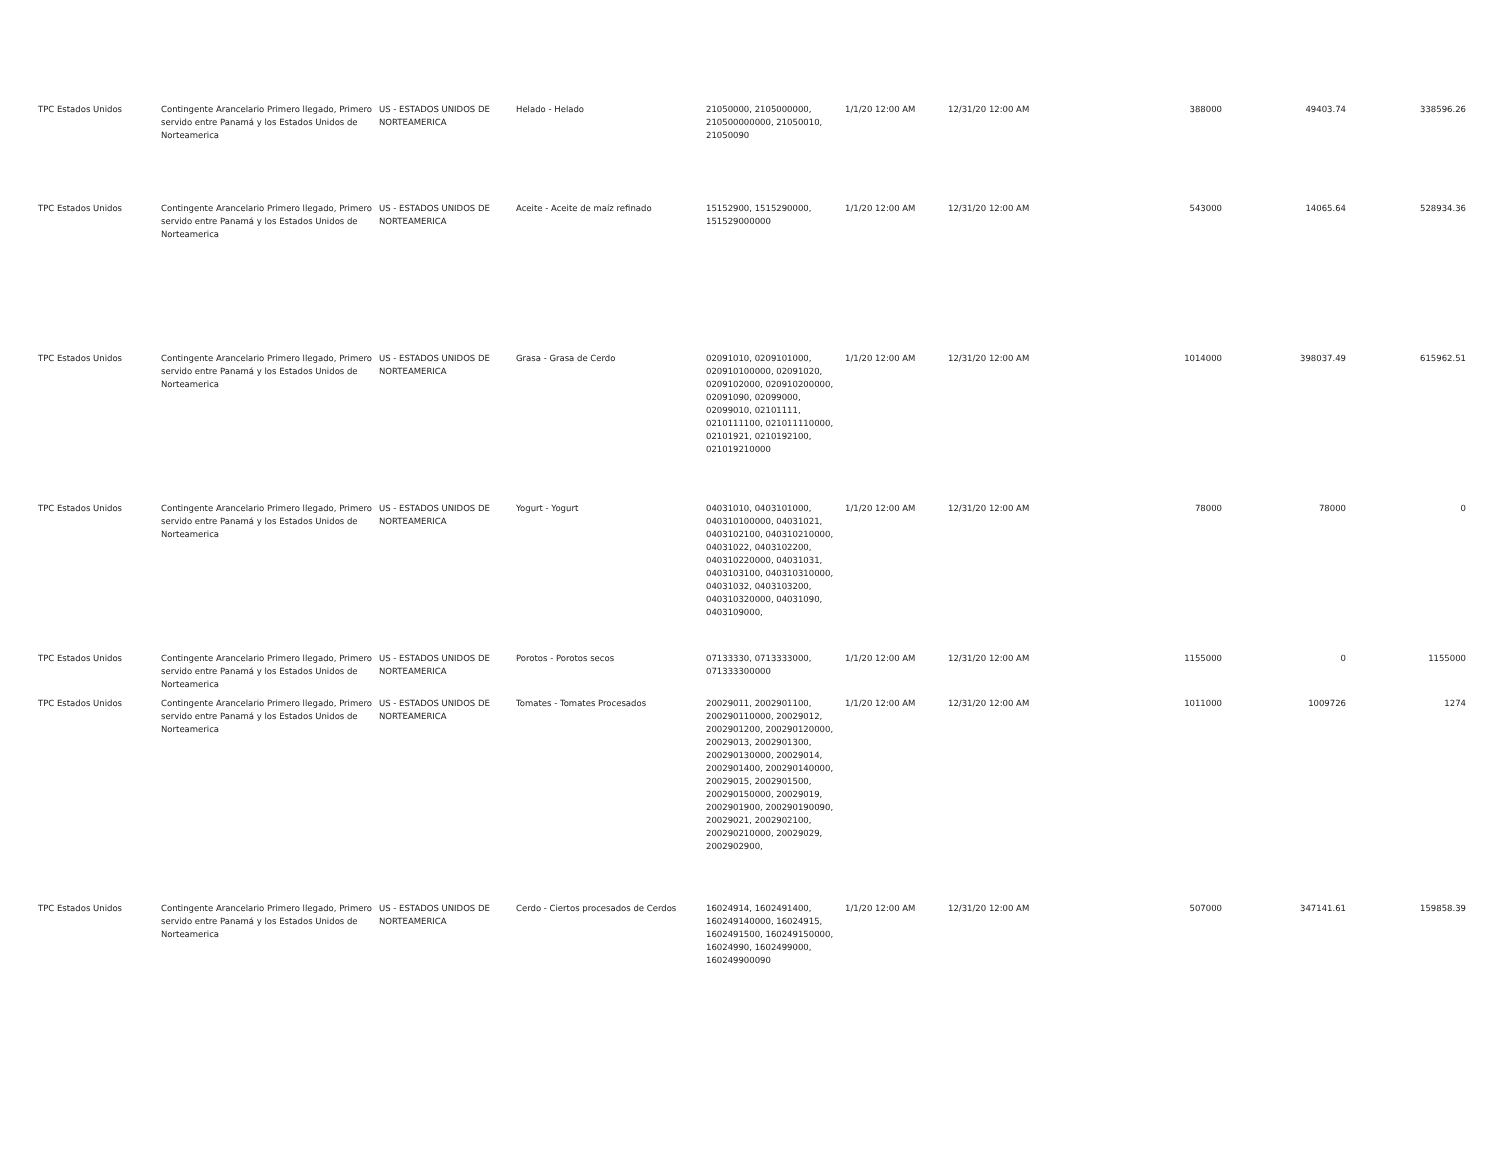| TPC Estados Unidos | Contingente Arancelario Primero llegado, Primero servido entre Panamá y los Estados Unidos de Norteamerica | US - ESTADOS UNIDOS DE NORTEAMERICA | Helado - Helado | 21050000, 2105000000, 210500000000, 21050010, 21050090 | 1/1/20 12:00 AM | 12/31/20 12:00 AM | 388000 | 49403.74 | 338596.26 |
| TPC Estados Unidos | Contingente Arancelario Primero llegado, Primero servido entre Panamá y los Estados Unidos de Norteamerica | US - ESTADOS UNIDOS DE NORTEAMERICA | Aceite - Aceite de maíz refinado | 15152900, 1515290000, 151529000000 | 1/1/20 12:00 AM | 12/31/20 12:00 AM | 543000 | 14065.64 | 528934.36 |
| TPC Estados Unidos | Contingente Arancelario Primero llegado, Primero servido entre Panamá y los Estados Unidos de Norteamerica | US - ESTADOS UNIDOS DE NORTEAMERICA | Grasa - Grasa de Cerdo | 02091010, 0209101000, 020910100000, 02091020, 0209102000, 020910200000, 02091090, 02099000, 02099010, 02101111, 0210111100, 021011110000, 02101921, 0210192100, 021019210000 | 1/1/20 12:00 AM | 12/31/20 12:00 AM | 1014000 | 398037.49 | 615962.51 |
| TPC Estados Unidos | Contingente Arancelario Primero llegado, Primero servido entre Panamá y los Estados Unidos de Norteamerica | US - ESTADOS UNIDOS DE NORTEAMERICA | Yogurt - Yogurt | 04031010, 0403101000, 040310100000, 04031021, 0403102100, 040310210000, 04031022, 0403102200, 040310220000, 04031031, 0403103100, 040310310000, 04031032, 0403103200, 040310320000, 04031090, 0403109000, | 1/1/20 12:00 AM | 12/31/20 12:00 AM | 78000 | 78000 | 0 |
| TPC Estados Unidos | Contingente Arancelario Primero llegado, Primero servido entre Panamá y los Estados Unidos de Norteamerica | US - ESTADOS UNIDOS DE NORTEAMERICA | Porotos - Porotos secos | 07133330, 0713333000, 071333300000 | 1/1/20 12:00 AM | 12/31/20 12:00 AM | 1155000 | 0 | 1155000 |
| TPC Estados Unidos | Contingente Arancelario Primero llegado, Primero servido entre Panamá y los Estados Unidos de Norteamerica | US - ESTADOS UNIDOS DE NORTEAMERICA | Tomates - Tomates Procesados | 20029011, 2002901100, 200290110000, 20029012, 2002901200, 200290120000, 20029013, 2002901300, 200290130000, 20029014, 2002901400, 200290140000, 20029015, 2002901500, 200290150000, 20029019, 2002901900, 200290190090, 20029021, 2002902100, 200290210000, 20029029, 2002902900, | 1/1/20 12:00 AM | 12/31/20 12:00 AM | 1011000 | 1009726 | 1274 |
| TPC Estados Unidos | Contingente Arancelario Primero llegado, Primero servido entre Panamá y los Estados Unidos de Norteamerica | US - ESTADOS UNIDOS DE NORTEAMERICA | Cerdo - Ciertos procesados de Cerdos | 16024914, 1602491400, 160249140000, 16024915, 1602491500, 160249150000, 16024990, 1602499000, 160249900090 | 1/1/20 12:00 AM | 12/31/20 12:00 AM | 507000 | 347141.61 | 159858.39 |